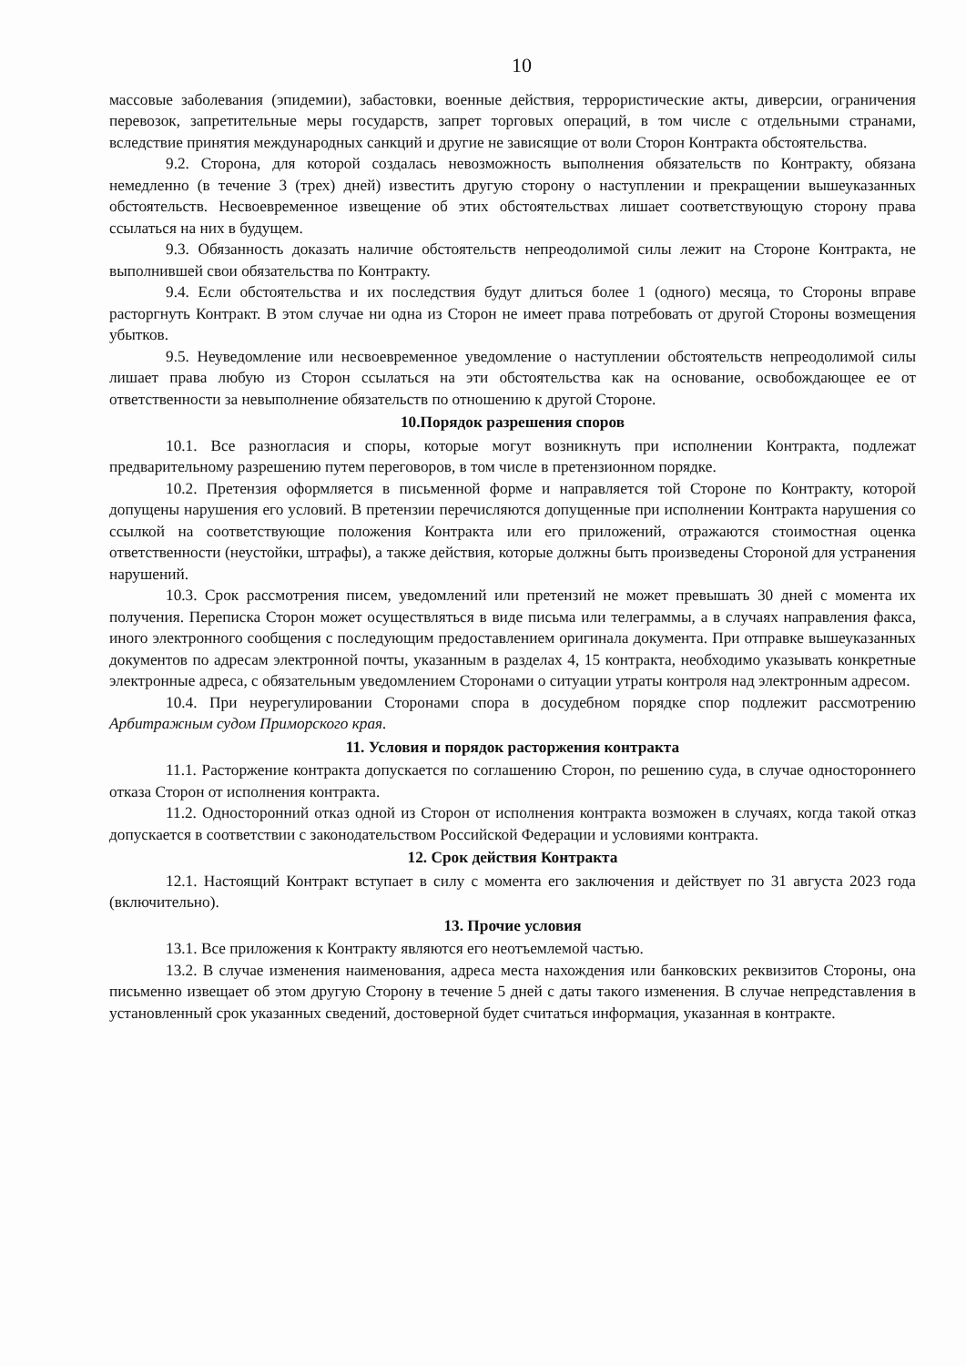10
массовые заболевания (эпидемии), забастовки, военные действия, террористические акты, диверсии, ограничения перевозок, запретительные меры государств, запрет торговых операций, в том числе с отдельными странами, вследствие принятия международных санкций и другие не зависящие от воли Сторон Контракта обстоятельства.
9.2. Сторона, для которой создалась невозможность выполнения обязательств по Контракту, обязана немедленно (в течение 3 (трех) дней) известить другую сторону о наступлении и прекращении вышеуказанных обстоятельств. Несвоевременное извещение об этих обстоятельствах лишает соответствующую сторону права ссылаться на них в будущем.
9.3. Обязанность доказать наличие обстоятельств непреодолимой силы лежит на Стороне Контракта, не выполнившей свои обязательства по Контракту.
9.4. Если обстоятельства и их последствия будут длиться более 1 (одного) месяца, то Стороны вправе расторгнуть Контракт. В этом случае ни одна из Сторон не имеет права потребовать от другой Стороны возмещения убытков.
9.5. Неуведомление или несвоевременное уведомление о наступлении обстоятельств непреодолимой силы лишает права любую из Сторон ссылаться на эти обстоятельства как на основание, освобождающее ее от ответственности за невыполнение обязательств по отношению к другой Стороне.
10.Порядок разрешения споров
10.1. Все разногласия и споры, которые могут возникнуть при исполнении Контракта, подлежат предварительному разрешению путем переговоров, в том числе в претензионном порядке.
10.2. Претензия оформляется в письменной форме и направляется той Стороне по Контракту, которой допущены нарушения его условий. В претензии перечисляются допущенные при исполнении Контракта нарушения со ссылкой на соответствующие положения Контракта или его приложений, отражаются стоимостная оценка ответственности (неустойки, штрафы), а также действия, которые должны быть произведены Стороной для устранения нарушений.
10.3. Срок рассмотрения писем, уведомлений или претензий не может превышать 30 дней с момента их получения. Переписка Сторон может осуществляться в виде письма или телеграммы, а в случаях направления факса, иного электронного сообщения с последующим предоставлением оригинала документа. При отправке вышеуказанных документов по адресам электронной почты, указанным в разделах 4, 15 контракта, необходимо указывать конкретные электронные адреса, с обязательным уведомлением Сторонами о ситуации утраты контроля над электронным адресом.
10.4. При неурегулировании Сторонами спора в досудебном порядке спор подлежит рассмотрению Арбитражным судом Приморского края.
11. Условия и порядок расторжения контракта
11.1. Расторжение контракта допускается по соглашению Сторон, по решению суда, в случае одностороннего отказа Сторон от исполнения контракта.
11.2. Односторонний отказ одной из Сторон от исполнения контракта возможен в случаях, когда такой отказ допускается в соответствии с законодательством Российской Федерации и условиями контракта.
12. Срок действия Контракта
12.1. Настоящий Контракт вступает в силу с момента его заключения и действует по 31 августа 2023 года (включительно).
13. Прочие условия
13.1. Все приложения к Контракту являются его неотъемлемой частью.
13.2. В случае изменения наименования, адреса места нахождения или банковских реквизитов Стороны, она письменно извещает об этом другую Сторону в течение 5 дней с даты такого изменения. В случае непредставления в установленный срок указанных сведений, достоверной будет считаться информация, указанная в контракте.